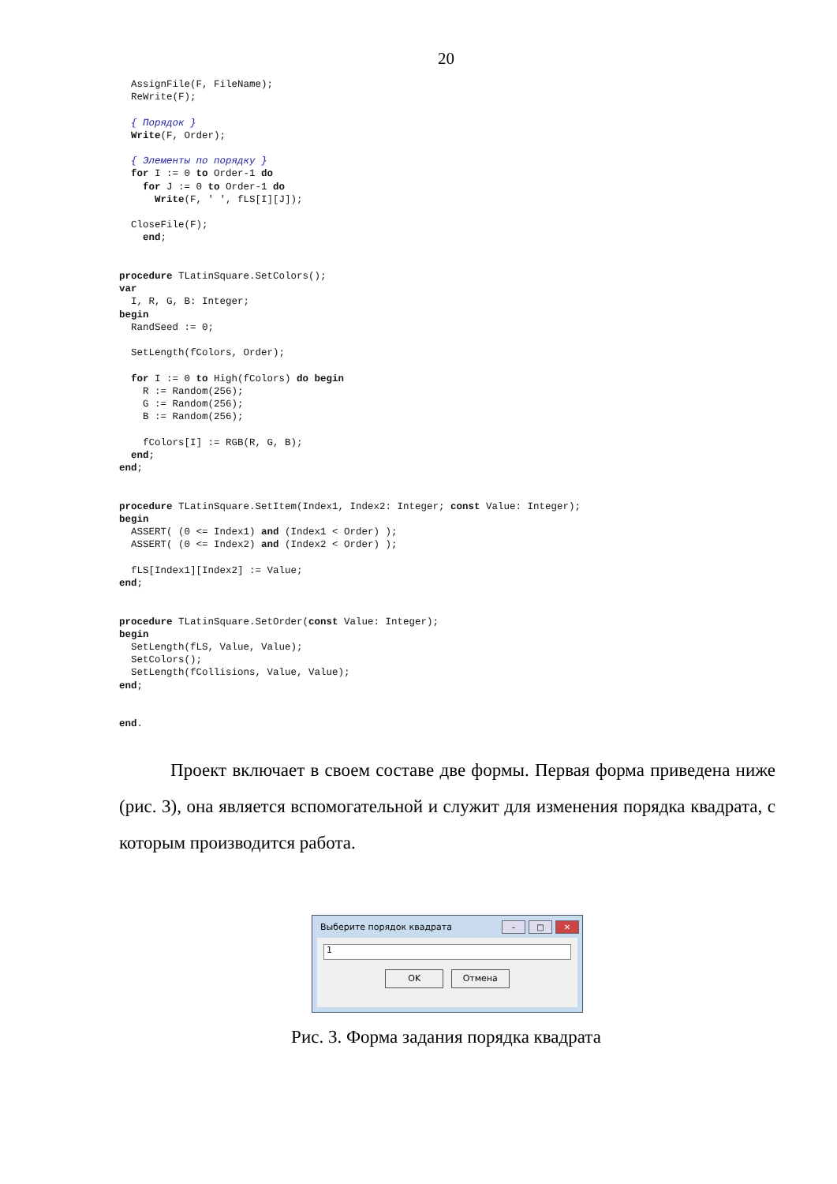20
  AssignFile(F, FileName);
  ReWrite(F);

  { Порядок }
  Write(F, Order);

  { Элементы по порядку }
  for I := 0 to Order-1 do
    for J := 0 to Order-1 do
      Write(F, ' ', fLS[I][J]);

  CloseFile(F);
    end;


procedure TLatinSquare.SetColors();
var
  I, R, G, B: Integer;
begin
  RandSeed := 0;

  SetLength(fColors, Order);

  for I := 0 to High(fColors) do begin
    R := Random(256);
    G := Random(256);
    B := Random(256);

    fColors[I] := RGB(R, G, B);
  end;
end;


procedure TLatinSquare.SetItem(Index1, Index2: Integer; const Value: Integer);
begin
  ASSERT( (0 <= Index1) and (Index1 < Order) );
  ASSERT( (0 <= Index2) and (Index2 < Order) );

  fLS[Index1][Index2] := Value;
end;


procedure TLatinSquare.SetOrder(const Value: Integer);
begin
  SetLength(fLS, Value, Value);
  SetColors();
  SetLength(fCollisions, Value, Value);
end;


end.
Проект включает в своем составе две формы. Первая форма приведена ниже (рис. 3), она является вспомогательной и служит для изменения порядка квадрата, с которым производится работа.
Выберите порядок квадрата
– □ ✕
1
OK Отмена
Рис. 3. Форма задания порядка квадрата